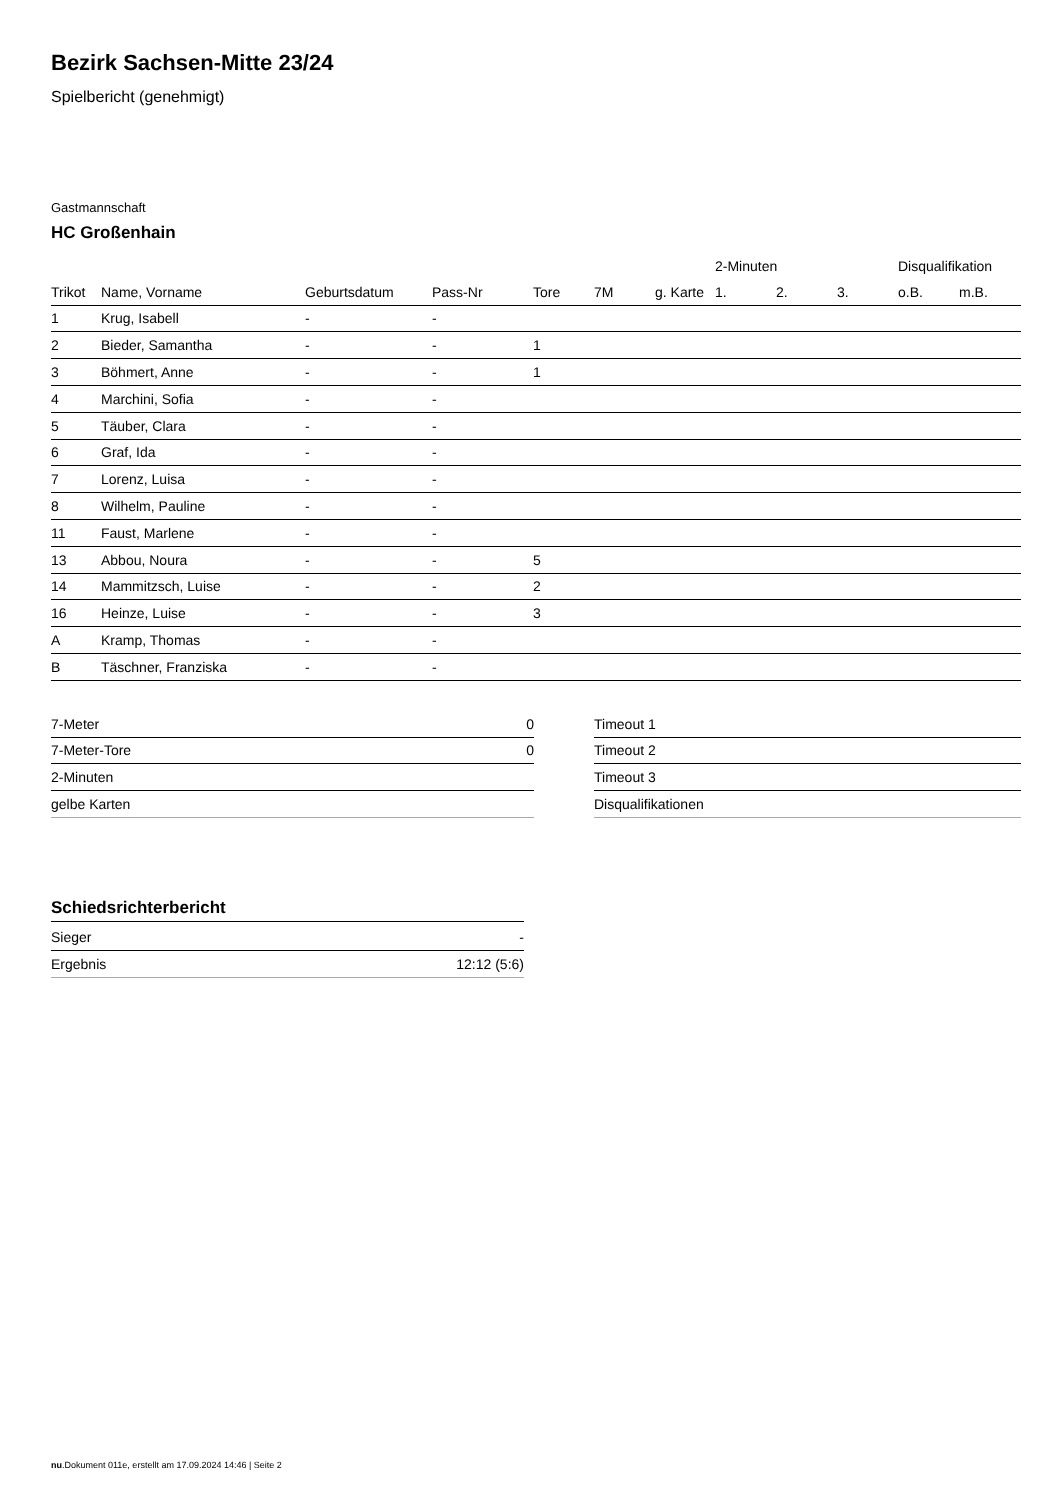Bezirk Sachsen-Mitte 23/24
Spielbericht (genehmigt)
Gastmannschaft
HC Großenhain
| | | | | | | | 2-Minuten | | | Disqualifikation | |
| --- | --- | --- | --- | --- | --- | --- | --- | --- | --- | --- | --- |
| Trikot | Name, Vorname | Geburtsdatum | Pass-Nr | Tore | 7M | g. Karte | 1. | 2. | 3. | o.B. | m.B. |
| 1 | Krug, Isabell | - | - | | | | | | | | |
| 2 | Bieder, Samantha | - | - | 1 | | | | | | | |
| 3 | Böhmert, Anne | - | - | 1 | | | | | | | |
| 4 | Marchini, Sofia | - | - | | | | | | | | |
| 5 | Täuber, Clara | - | - | | | | | | | | |
| 6 | Graf, Ida | - | - | | | | | | | | |
| 7 | Lorenz, Luisa | - | - | | | | | | | | |
| 8 | Wilhelm, Pauline | - | - | | | | | | | | |
| 11 | Faust, Marlene | - | - | | | | | | | | |
| 13 | Abbou, Noura | - | - | 5 | | | | | | | |
| 14 | Mammitzsch, Luise | - | - | 2 | | | | | | | |
| 16 | Heinze, Luise | - | - | 3 | | | | | | | |
| A | Kramp, Thomas | - | - | | | | | | | | |
| B | Täschner, Franziska | - | - | | | | | | | | |
| 7-Meter | 0 |
| 7-Meter-Tore | 0 |
| 2-Minuten | |
| gelbe Karten | |
| Timeout 1 |
| Timeout 2 |
| Timeout 3 |
| Disqualifikationen |
Schiedsrichterbericht
| Sieger | - |
| Ergebnis | 12:12 (5:6) |
nu.Dokument 011e, erstellt am 17.09.2024 14:46 | Seite 2